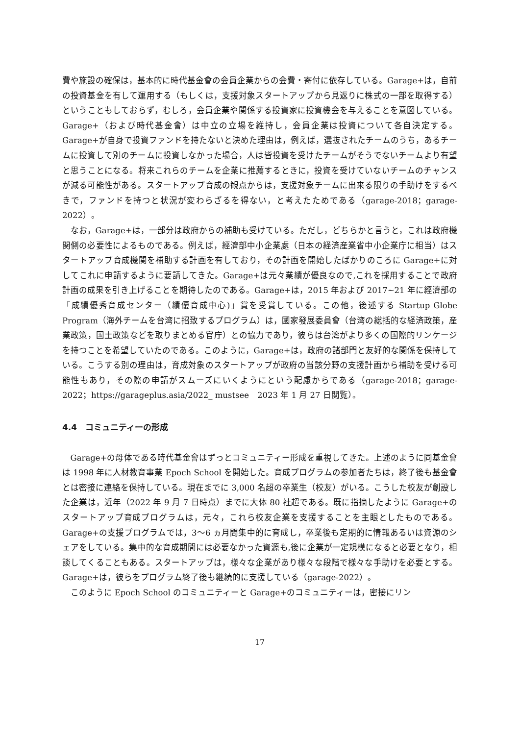費や施設の確保は，基本的に時代基金會の会員企業からの会費・寄付に依存している。Garage+は，自前の投資基金を有して運用する（もしくは，支援対象スタートアップから見返りに株式の一部を取得する）ということもしておらず，むしろ，会員企業や関係する投資家に投資機会を与えることを意図している。Garage+（および時代基金會）は中立の立場を維持し，会員企業は投資について各自決定する。Garage+が自身で投資ファンドを持たないと決めた理由は，例えば，選抜されたチームのうち，あるチームに投資して別のチームに投資しなかった場合，人は皆投資を受けたチームがそうでないチームより有望と思うことになる。将来これらのチームを企業に推薦するときに，投資を受けていないチームのチャンスが減る可能性がある。スタートアップ育成の観点からは，支援対象チームに出来る限りの手助けをするべきで，ファンドを持つと状況が変わらざるを得ない，と考えたためである（garage-2018；garage-2022）。
なお，Garage+は，一部分は政府からの補助も受けている。ただし，どちらかと言うと，これは政府機関側の必要性によるものである。例えば，經濟部中小企業處（日本の経済産業省中小企業庁に相当）はスタートアップ育成機関を補助する計画を有しており，その計画を開始したばかりのころに Garage+に対してこれに申請するように要請してきた。Garage+は元々業績が優良なので,これを採用することで政府計画の成果を引き上げることを期待したのである。Garage+は，2015 年および 2017~21 年に經濟部の「成績優秀育成センター（績優育成中心)」賞を受賞している。この他，後述する Startup Globe Program（海外チームを台湾に招致するプログラム）は，國家發展委員會（台湾の総括的な経済政策，産業政策，国土政策などを取りまとめる官庁）との協力であり，彼らは台湾がより多くの国際的リンケージを持つことを希望していたのである。このように，Garage+は，政府の諸部門と友好的な関係を保持している。こうする別の理由は，育成対象のスタートアップが政府の当該分野の支援計画から補助を受ける可能性もあり，その際の申請がスムーズにいくようにという配慮からである（garage-2018；garage-2022；https://garageplus.asia/2022_ mustsee　2023 年 1 月 27 日閲覧）。
4.4　コミュニティーの形成
Garage+の母体である時代基金會はずっとコミュニティー形成を重視してきた。上述のように同基金會は 1998 年に人材教育事業 Epoch School を開始した。育成プログラムの参加者たちは，終了後も基金會とは密接に連絡を保持している。現在までに 3,000 名超の卒業生（校友）がいる。こうした校友が創設した企業は，近年（2022 年 9 月 7 日時点）までに大体 80 社超である。既に指摘したように Garage+のスタートアップ育成プログラムは，元々，これら校友企業を支援することを主眼としたものである。Garage+の支援プログラムでは，3～6 ヵ月間集中的に育成し，卒業後も定期的に情報あるいは資源のシェアをしている。集中的な育成期間には必要なかった資源も,後に企業が一定規模になると必要となり，相談してくることもある。スタートアップは，様々な企業があり様々な段階で様々な手助けを必要とする。Garage+は，彼らをプログラム終了後も継続的に支援している（garage-2022）。
このように Epoch School のコミュニティーと Garage+のコミュニティーは，密接にリン
17